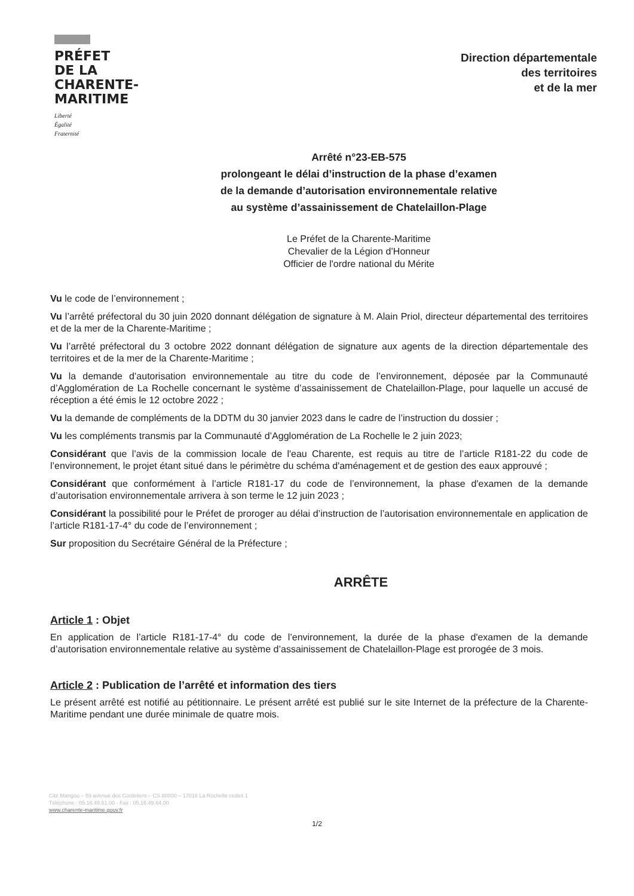PRÉFET
DE LA
CHARENTE-
MARITIME
Liberté
Égalité
Fraternité
Direction départementale
des territoires
et de la mer
Arrêté n°23-EB-575
prolongeant le délai d’instruction de la phase d’examen
de la demande d’autorisation environnementale relative
au système d’assainissement de Chatelaillon-Plage
Le Préfet de la Charente-Maritime
Chevalier de la Légion d’Honneur
Officier de l'ordre national du Mérite
Vu le code de l’environnement ;
Vu l’arrêté préfectoral du 30 juin 2020 donnant délégation de signature à M. Alain Priol, directeur départemental des territoires et de la mer de la Charente-Maritime ;
Vu l’arrêté préfectoral du 3 octobre 2022 donnant délégation de signature aux agents de la direction départementale des territoires et de la mer de la Charente-Maritime ;
Vu la demande d’autorisation environnementale au titre du code de l’environnement, déposée par la Communauté d’Agglomération de La Rochelle concernant le système d’assainissement de Chatelaillon-Plage, pour laquelle un accusé de réception a été émis le 12 octobre 2022 ;
Vu la demande de compléments de la DDTM du 30 janvier 2023 dans le cadre de l’instruction du dossier ;
Vu les compléments transmis par la Communauté d’Agglomération de La Rochelle le 2 juin 2023;
Considérant que l’avis de la commission locale de l'eau Charente, est requis au titre de l’article R181-22 du code de l’environnement, le projet étant situé dans le périmètre du schéma d'aménagement et de gestion des eaux approuvé ;
Considérant que conformément à l’article R181-17 du code de l’environnement, la phase d'examen de la demande d’autorisation environnementale arrivera à son terme le 12 juin 2023 ;
Considérant la possibilité pour le Préfet de proroger au délai d’instruction de l’autorisation environnementale en application de l’article R181-17-4° du code de l’environnement ;
Sur proposition du Secrétaire Général de la Préfecture ;
ARRÊTE
Article 1 : Objet
En application de l’article R181-17-4° du code de l’environnement, la durée de la phase d'examen de la demande d’autorisation environnementale relative au système d’assainissement de Chatelaillon-Plage est prorogée de 3 mois.
Article 2 : Publication de l’arrêté et information des tiers
Le présent arrêté est notifié au pétitionnaire. Le présent arrêté est publié sur le site Internet de la préfecture de la Charente-Maritime pendant une durée minimale de quatre mois.
Cité Mangou – 59 avenue des Cordeliers – CS 80000 – 17018 La Rochelle cedex 1
Téléphone : 05.16.49.61.00 - Fax : 05.16.49.64.00
www.charente-maritime.gouv.fr
1/2